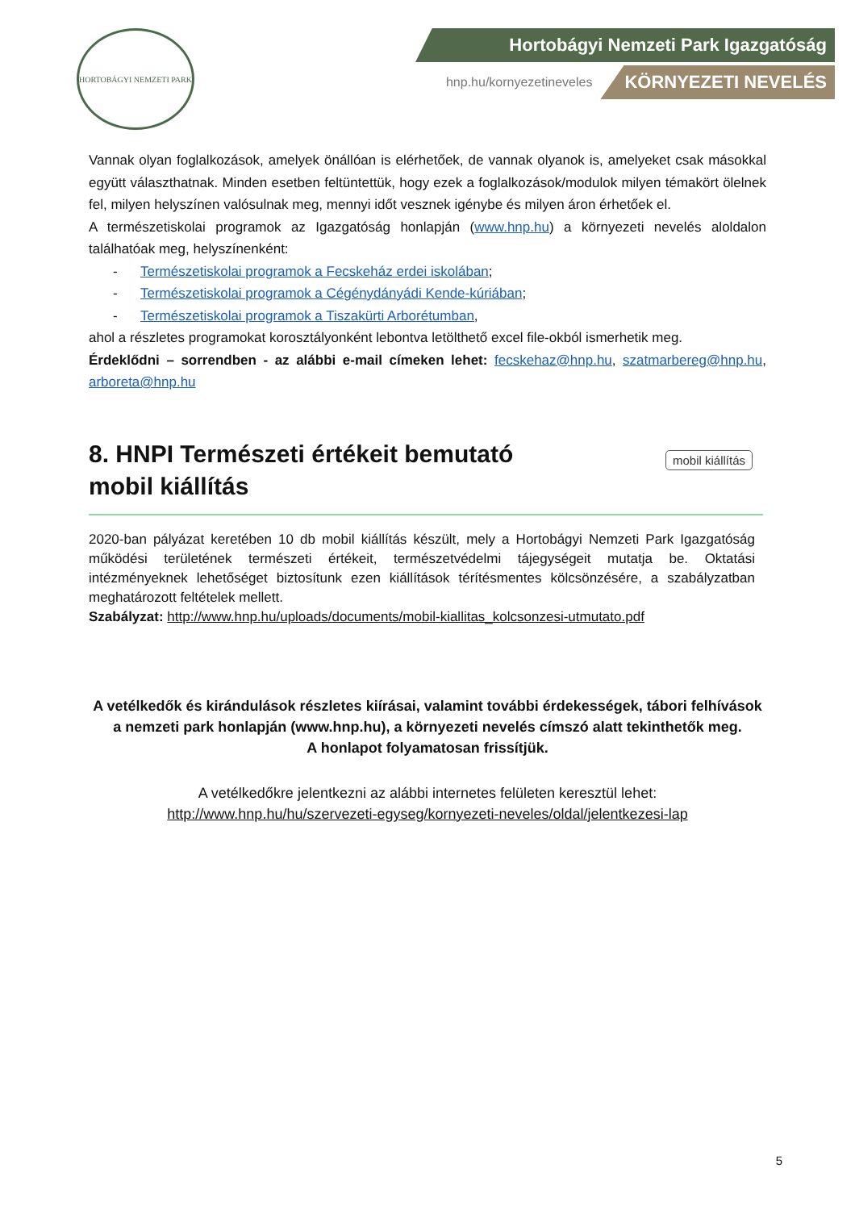HORTOBÁGYI NEMZETI PARK
Hortobágyi Nemzeti Park Igazgatóság
hnp.hu/kornyezetineveles KÖRNYEZETI NEVELÉS
Vannak olyan foglalkozások, amelyek önállóan is elérhetőek, de vannak olyanok is, amelyeket csak másokkal együtt választhatnak. Minden esetben feltüntettük, hogy ezek a foglalkozások/modulok milyen témakört ölelnek fel, milyen helyszínen valósulnak meg, mennyi időt vesznek igénybe és milyen áron érhetőek el.
A természetiskolai programok az Igazgatóság honlapján (www.hnp.hu) a környezeti nevelés aloldalon találhatóak meg, helyszínenként:
- Természetiskolai programok a Fecskeház erdei iskolában;
- Természetiskolai programok a Cégénydányádi Kende-kúriában;
- Természetiskolai programok a Tiszakürti Arborétumban,
ahol a részletes programokat korosztályonként lebontva letölthető excel file-okból ismerhetik meg.
Érdeklődni – sorrendben - az alábbi e-mail címeken lehet: fecskehaz@hnp.hu, szatmarbereg@hnp.hu, arboreta@hnp.hu
mobil kiállítás
8. HNPI Természeti értékeit bemutató mobil kiállítás
2020-ban pályázat keretében 10 db mobil kiállítás készült, mely a Hortobágyi Nemzeti Park Igazgatóság működési területének természeti értékeit, természetvédelmi tájegységeit mutatja be. Oktatási intézményeknek lehetőséget biztosítunk ezen kiállítások térítésmentes kölcsönzésére, a szabályzatban meghatározott feltételek mellett.
Szabályzat: http://www.hnp.hu/uploads/documents/mobil-kiallitas_kolcsonzesi-utmutato.pdf
A vetélkedők és kirándulások részletes kiírásai, valamint további érdekességek, tábori felhívások a nemzeti park honlapján (www.hnp.hu), a környezeti nevelés címszó alatt tekinthetők meg.
A honlapot folyamatosan frissítjük.
A vetélkedőkre jelentkezni az alábbi internetes felületen keresztül lehet:
http://www.hnp.hu/hu/szervezeti-egyseg/kornyezeti-neveles/oldal/jelentkezesi-lap
5